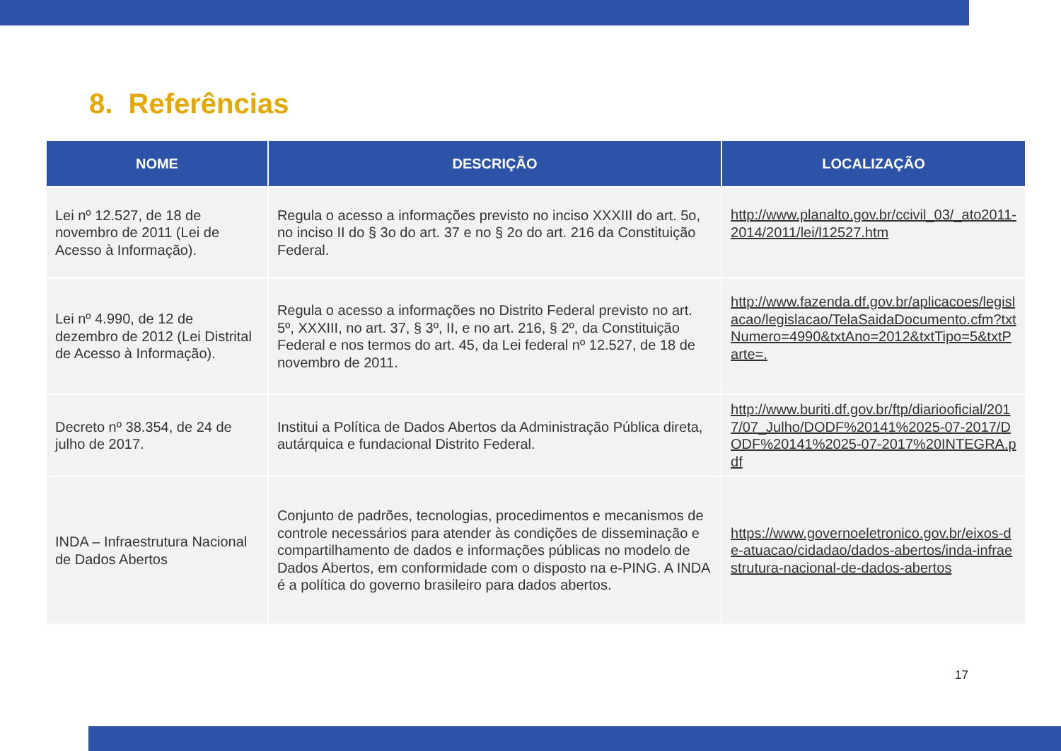8. Referências
| NOME | DESCRIÇÃO | LOCALIZAÇÃO |
| --- | --- | --- |
| Lei nº 12.527, de 18 de novembro de 2011 (Lei de Acesso à Informação). | Regula o acesso a informações previsto no inciso XXXIII do art. 5o, no inciso II do § 3o do art. 37 e no § 2o do art. 216 da Constituição Federal. | http://www.planalto.gov.br/ccivil_03/_ato2011-2014/2011/lei/l12527.htm |
| Lei nº 4.990, de 12 de dezembro de 2012 (Lei Distrital de Acesso à Informação). | Regula o acesso a informações no Distrito Federal previsto no art. 5º, XXXIII, no art. 37, § 3º, II, e no art. 216, § 2º, da Constituição Federal e nos termos do art. 45, da Lei federal nº 12.527, de 18 de novembro de 2011. | http://www.fazenda.df.gov.br/aplicacoes/legislacao/legislacao/TelaSaidaDocumento.cfm?txtNumero=4990&txtAno=2012&txtTipo=5&txtParte=. |
| Decreto nº 38.354, de 24 de julho de 2017. | Institui a Política de Dados Abertos da Administração Pública direta, autárquica e fundacional Distrito Federal. | http://www.buriti.df.gov.br/ftp/diariooficial/2017/07_Julho/DODF%20141%2025-07-2017/DODF%20141%2025-07-2017%20INTEGRA.pdf |
| INDA – Infraestrutura Nacional de Dados Abertos | Conjunto de padrões, tecnologias, procedimentos e mecanismos de controle necessários para atender às condições de disseminação e compartilhamento de dados e informações públicas no modelo de Dados Abertos, em conformidade com o disposto na e-PING. A INDA é a política do governo brasileiro para dados abertos. | https://www.governoeletronico.gov.br/eixos-de-atuacao/cidadao/dados-abertos/inda-infraestrutura-nacional-de-dados-abertos |
17